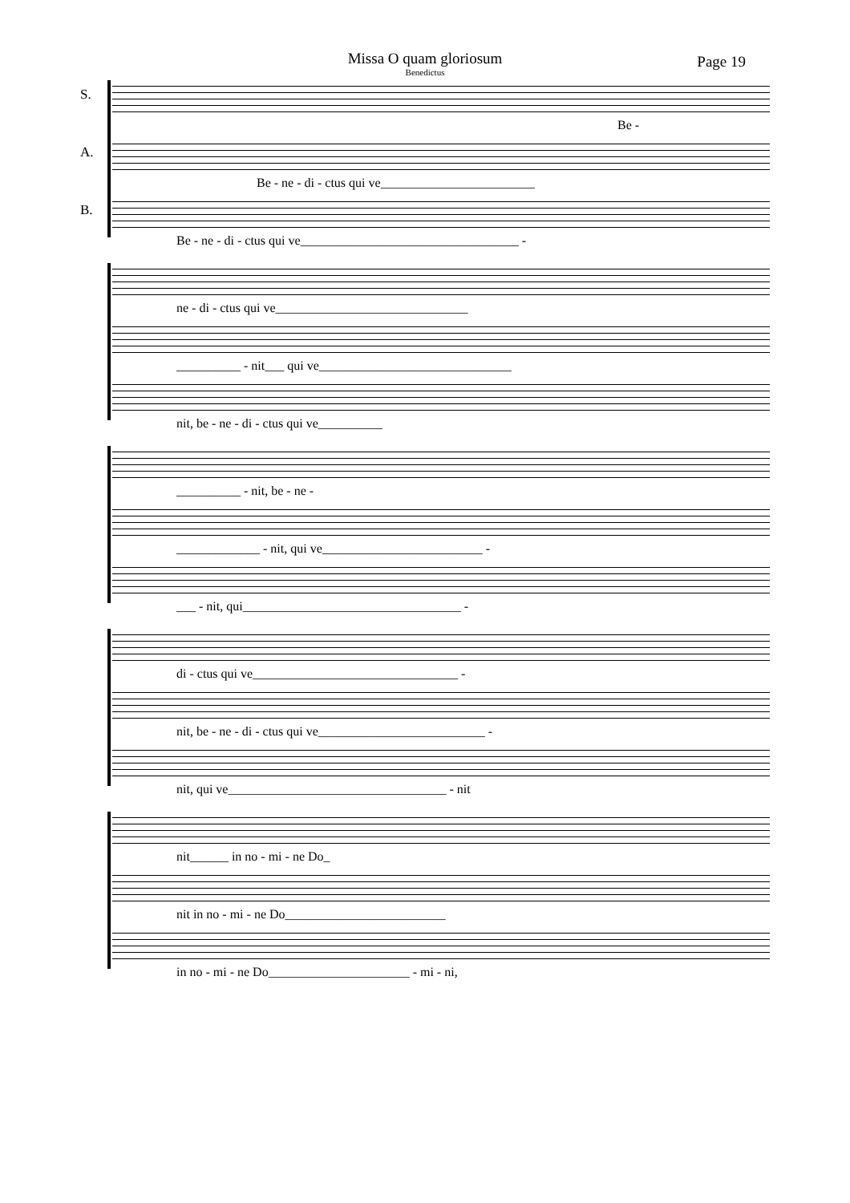Missa O quam gloriosum
Benedictus
Page 19
S.
Be -
A.
Be - ne - di - ctus qui ve________________________
B.
Be - ne - di - ctus qui ve__________________________________ -
ne - di - ctus qui ve______________________________
__________ - nit___ qui ve______________________________
nit, be - ne - di - ctus qui ve__________
__________ - nit, be - ne -
_____________ - nit, qui ve_________________________ -
___ - nit, qui__________________________________ -
di - ctus qui ve________________________________ -
nit, be - ne - di - ctus qui ve__________________________ -
nit, qui ve__________________________________ - nit
nit______ in no - mi - ne Do_
nit in no - mi - ne Do_________________________
in no - mi - ne Do______________________ - mi - ni,